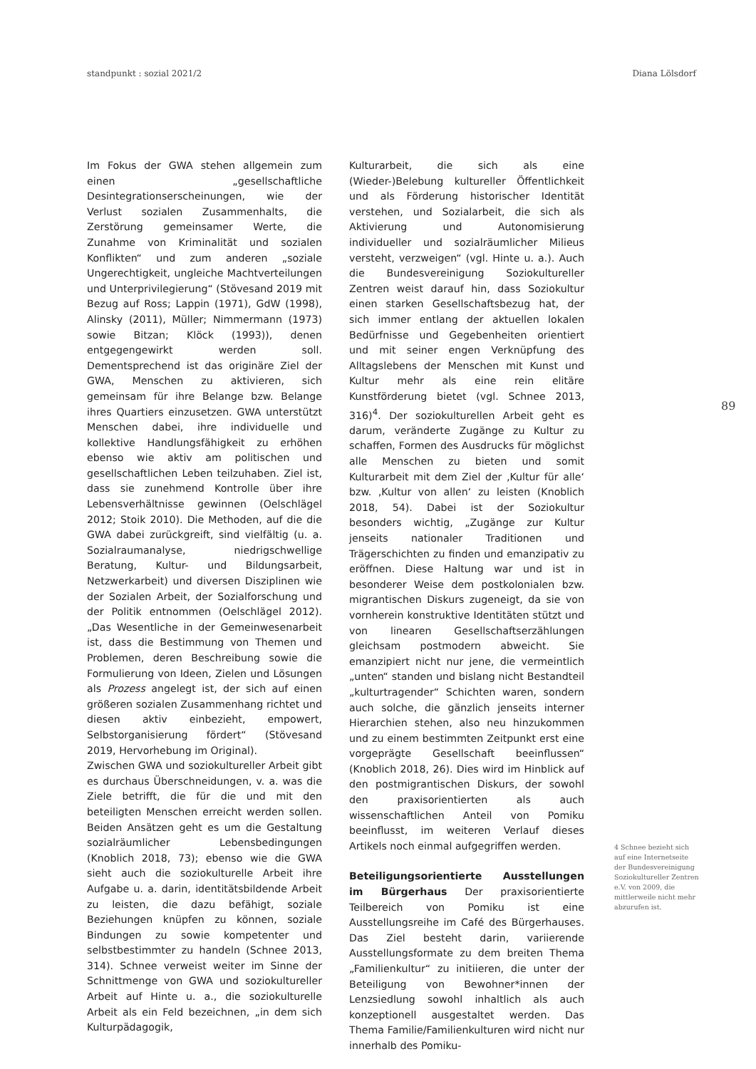standpunkt : sozial 2021/2 Diana Lölsdorf
Im Fokus der GWA stehen allgemein zum einen „gesellschaftliche Desintegrationserscheinungen, wie der Verlust sozialen Zusammenhalts, die Zerstörung gemeinsamer Werte, die Zunahme von Kriminalität und sozialen Konflikten“ und zum anderen „soziale Ungerechtigkeit, ungleiche Machtverteilungen und Unterprivilegierung“ (Stövesand 2019 mit Bezug auf Ross; Lappin (1971), GdW (1998), Alinsky (2011), Müller; Nimmermann (1973) sowie Bitzan; Klöck (1993)), denen entgegengewirkt werden soll. Dementsprechend ist das originäre Ziel der GWA, Menschen zu aktivieren, sich gemeinsam für ihre Belange bzw. Belange ihres Quartiers einzusetzen. GWA unterstützt Menschen dabei, ihre individuelle und kollektive Handlungsfähigkeit zu erhöhen ebenso wie aktiv am politischen und gesellschaftlichen Leben teilzuhaben. Ziel ist, dass sie zunehmend Kontrolle über ihre Lebensverhältnisse gewinnen (Oelschlägel 2012; Stoik 2010). Die Methoden, auf die die GWA dabei zurückgreift, sind vielfältig (u. a. Sozialraumanalyse, niedrigschwellige Beratung, Kultur- und Bildungsarbeit, Netzwerkarbeit) und diversen Disziplinen wie der Sozialen Arbeit, der Sozialforschung und der Politik entnommen (Oelschlägel 2012). „Das Wesentliche in der Gemeinwesenarbeit ist, dass die Bestimmung von Themen und Problemen, deren Beschreibung sowie die Formulierung von Ideen, Zielen und Lösungen als Prozess angelegt ist, der sich auf einen größeren sozialen Zusammenhang richtet und diesen aktiv einbezieht, empowert, Selbstorganisierung fördert“ (Stövesand 2019, Hervorhebung im Original).
Zwischen GWA und soziokultureller Arbeit gibt es durchaus Überschneidungen, v. a. was die Ziele betrifft, die für die und mit den beteiligten Menschen erreicht werden sollen. Beiden Ansätzen geht es um die Gestaltung sozialräumlicher Lebensbedingungen (Knoblich 2018, 73); ebenso wie die GWA sieht auch die soziokulturelle Arbeit ihre Aufgabe u. a. darin, identitätsbildende Arbeit zu leisten, die dazu befähigt, soziale Beziehungen knüpfen zu können, soziale Bindungen zu sowie kompetenter und selbstbestimmter zu handeln (Schnee 2013, 314). Schnee verweist weiter im Sinne der Schnittmenge von GWA und soziokultureller Arbeit auf Hinte u. a., die soziokulturelle Arbeit als ein Feld bezeichnen, „in dem sich Kulturpädagogik,
Kulturarbeit, die sich als eine (Wieder-)Belebung kultureller Öffentlichkeit und als Förderung historischer Identität verstehen, und Sozialarbeit, die sich als Aktivierung und Autonomisierung individueller und sozialräumlicher Milieus versteht, verzweigen“ (vgl. Hinte u. a.). Auch die Bundesvereinigung Soziokultureller Zentren weist darauf hin, dass Soziokultur einen starken Gesellschaftsbezug hat, der sich immer entlang der aktuellen lokalen Bedürfnisse und Gegebenheiten orientiert und mit seiner engen Verknüpfung des Alltagslebens der Menschen mit Kunst und Kultur mehr als eine rein elitäre Kunstförderung bietet (vgl. Schnee 2013, 316)<sup>4</sup>. Der soziokulturellen Arbeit geht es darum, veränderte Zugänge zu Kultur zu schaffen, Formen des Ausdrucks für möglichst alle Menschen zu bieten und somit Kulturarbeit mit dem Ziel der ‚Kultur für alle‘ bzw. ‚Kultur von allen‘ zu leisten (Knoblich 2018, 54). Dabei ist der Soziokultur besonders wichtig, „Zugänge zur Kultur jenseits nationaler Traditionen und Trägerschichten zu finden und emanzipativ zu eröffnen. Diese Haltung war und ist in besonderer Weise dem postkolonialen bzw. migrantischen Diskurs zugeneigt, da sie von vornherein konstruktive Identitäten stützt und von linearen Gesellschaftserzählungen gleichsam postmodern abweicht. Sie emanzipiert nicht nur jene, die vermeintlich „unten“ standen und bislang nicht Bestandteil „kulturtragender“ Schichten waren, sondern auch solche, die gänzlich jenseits interner Hierarchien stehen, also neu hinzukommen und zu einem bestimmten Zeitpunkt erst eine vorgeprägte Gesellschaft beeinflussen“ (Knoblich 2018, 26). Dies wird im Hinblick auf den postmigrantischen Diskurs, der sowohl den praxisorientierten als auch wissenschaftlichen Anteil von Pomiku beeinflusst, im weiteren Verlauf dieses Artikels noch einmal aufgegriffen werden.
Beteiligungsorientierte Ausstellungen im Bürgerhaus Der praxisorientierte Teilbereich von Pomiku ist eine Ausstellungsreihe im Café des Bürgerhauses. Das Ziel besteht darin, variierende Ausstellungsformate zu dem breiten Thema „Familienkultur“ zu initiieren, die unter der Beteiligung von Bewohner*innen der Lenzsiedlung sowohl inhaltlich als auch konzeptionell ausgestaltet werden. Das Thema Familie/Familienkulturen wird nicht nur innerhalb des Pomiku-
89
4 Schnee bezieht sich auf eine Internetseite der Bundesvereinigung Soziokultureller Zentren e.V. von 2009, die mittlerweile nicht mehr abzurufen ist.